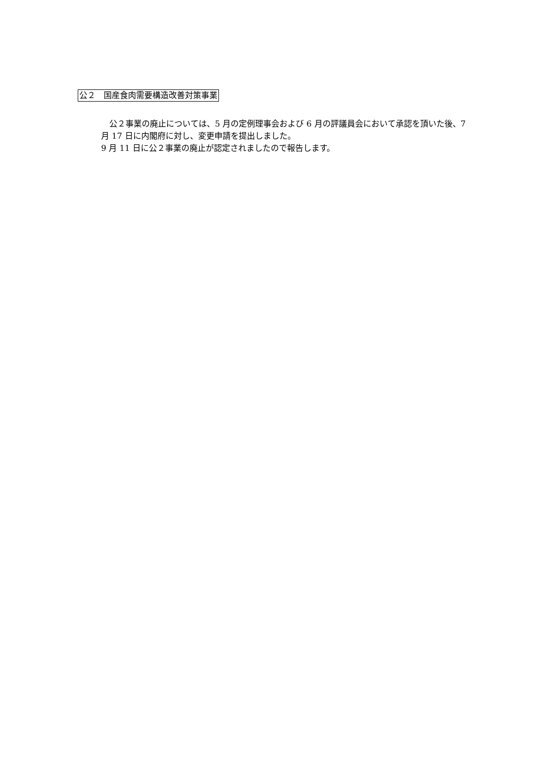公２　国産食肉需要構造改善対策事業
　公２事業の廃止については、5 月の定例理事会および 6 月の評議員会において承認を頂いた後、7 月 17 日に内閣府に対し、変更申請を提出しました。
9 月 11 日に公２事業の廃止が認定されましたので報告します。